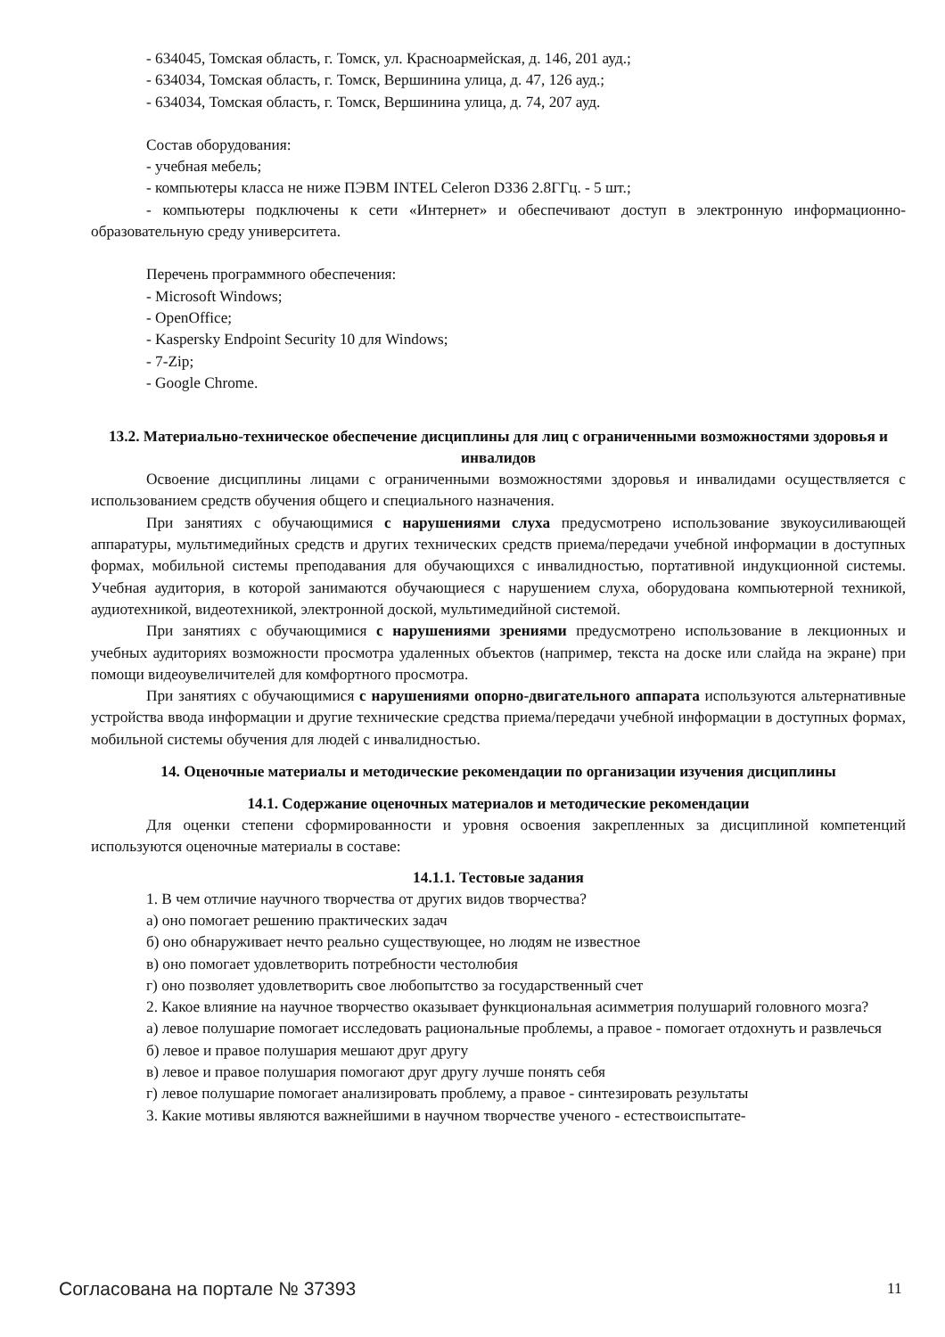- 634045, Томская область, г. Томск, ул. Красноармейская, д. 146, 201 ауд.;
- 634034, Томская область, г. Томск, Вершинина улица, д. 47, 126 ауд.;
- 634034, Томская область, г. Томск, Вершинина улица, д. 74, 207 ауд.
Состав оборудования:
- учебная мебель;
- компьютеры класса не ниже ПЭВМ INTEL Celeron D336 2.8ГГц. - 5 шт.;
- компьютеры подключены к сети «Интернет» и обеспечивают доступ в электронную информационно-образовательную среду университета.
Перечень программного обеспечения:
- Microsoft Windows;
- OpenOffice;
- Kaspersky Endpoint Security 10 для Windows;
- 7-Zip;
- Google Chrome.
13.2. Материально-техническое обеспечение дисциплины для лиц с ограниченными возможностями здоровья и инвалидов
Освоение дисциплины лицами с ограниченными возможностями здоровья и инвалидами осуществляется с использованием средств обучения общего и специального назначения.
При занятиях с обучающимися с нарушениями слуха предусмотрено использование звукоусиливающей аппаратуры, мультимедийных средств и других технических средств приема/передачи учебной информации в доступных формах, мобильной системы преподавания для обучающихся с инвалидностью, портативной индукционной системы. Учебная аудитория, в которой занимаются обучающиеся с нарушением слуха, оборудована компьютерной техникой, аудиотехникой, видеотехникой, электронной доской, мультимедийной системой.
При занятиях с обучающимися с нарушениями зрениями предусмотрено использование в лекционных и учебных аудиториях возможности просмотра удаленных объектов (например, текста на доске или слайда на экране) при помощи видеоувеличителей для комфортного просмотра.
При занятиях с обучающимися с нарушениями опорно-двигательного аппарата используются альтернативные устройства ввода информации и другие технические средства приема/передачи учебной информации в доступных формах, мобильной системы обучения для людей с инвалидностью.
14. Оценочные материалы и методические рекомендации по организации изучения дисциплины
14.1. Содержание оценочных материалов и методические рекомендации
Для оценки степени сформированности и уровня освоения закрепленных за дисциплиной компетенций используются оценочные материалы в составе:
14.1.1. Тестовые задания
1. В чем отличие научного творчества от других видов творчества?
а) оно помогает решению практических задач
б) оно обнаруживает нечто реально существующее, но людям не известное
в) оно помогает удовлетворить потребности честолюбия
г) оно позволяет удовлетворить свое любопытство за государственный счет
2. Какое влияние на научное творчество оказывает функциональная асимметрия полушарий головного мозга?
а) левое полушарие помогает исследовать рациональные проблемы, а правое - помогает отдохнуть и развлечься
б) левое и правое полушария мешают друг другу
в) левое и правое полушария помогают друг другу лучше понять себя
г) левое полушарие помогает анализировать проблему, а правое - синтезировать результаты
3. Какие мотивы являются важнейшими в научном творчестве ученого - естествоиспытате-
Согласована на портале № 37393 11